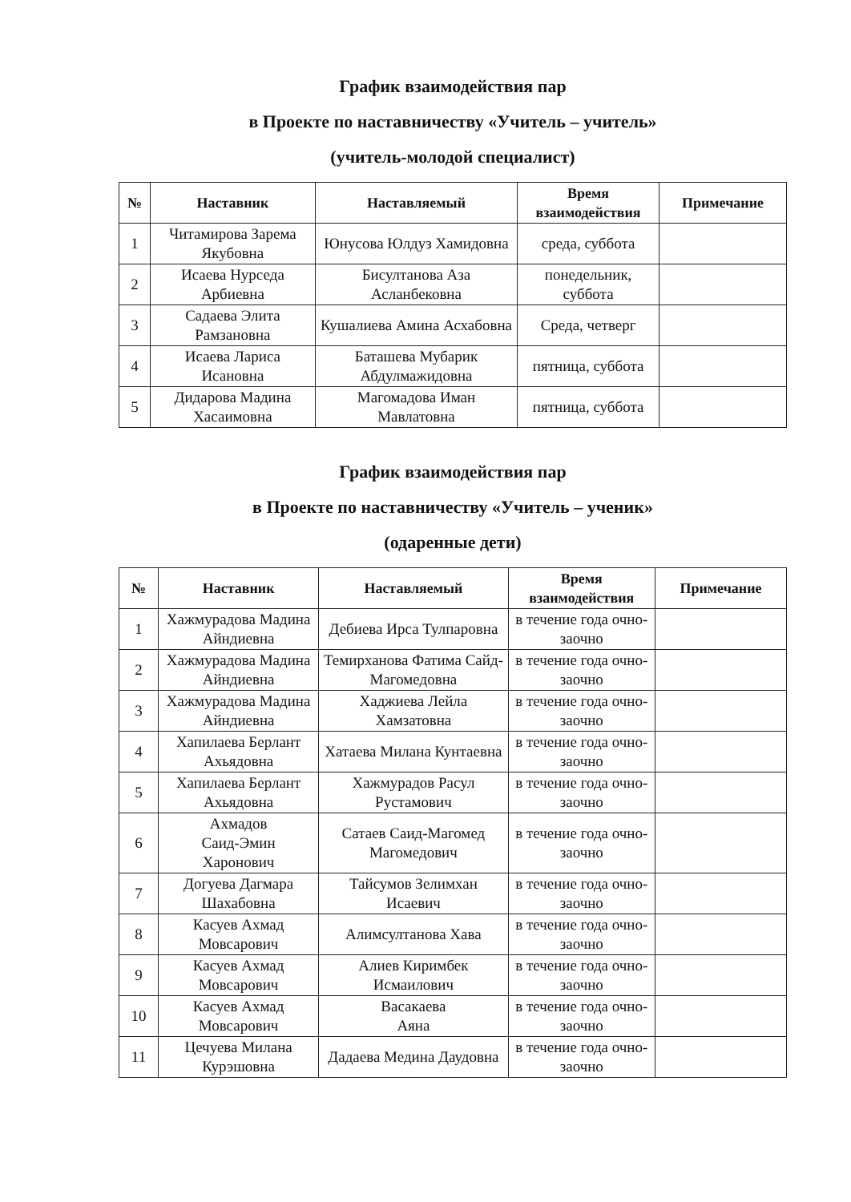График взаимодействия пар
в Проекте по наставничеству «Учитель – учитель»
(учитель-молодой специалист)
| № | Наставник | Наставляемый | Время взаимодействия | Примечание |
| --- | --- | --- | --- | --- |
| 1 | Читамирова Зарема Якубовна | Юнусова Юлдуз Хамидовна | среда, суббота | |
| 2 | Исаева Нурседа Арбиевна | Бисултанова Аза Асланбековна | понедельник, суббота | |
| 3 | Садаева Элита Рамзановна | Кушалиева Амина Асхабовна | Среда, четверг | |
| 4 | Исаева Лариса Исановна | Баташева Мубарик Абдулмажидовна | пятница, суббота | |
| 5 | Дидарова Мадина Хасаимовна | Магомадова Иман Мавлатовна | пятница, суббота | |
График взаимодействия пар
в Проекте по наставничеству «Учитель – ученик»
(одаренные дети)
| № | Наставник | Наставляемый | Время взаимодействия | Примечание |
| --- | --- | --- | --- | --- |
| 1 | Хажмурадова Мадина Айндиевна | Дебиева Ирса Тулпаровна | в течение года очно-заочно | |
| 2 | Хажмурадова Мадина Айндиевна | Темирханова Фатима Сайд-Магомедовна | в течение года очно-заочно | |
| 3 | Хажмурадова Мадина Айндиевна | Хаджиева Лейла Хамзатовна | в течение года очно-заочно | |
| 4 | Хапилаева Берлант Ахьядовна | Хатаева Милана Кунтаевна | в течение года очно-заочно | |
| 5 | Хапилаева Берлант Ахьядовна | Хажмурадов Расул Рустамович | в течение года очно-заочно | |
| 6 | Ахмадов Саид-Эмин Харонович | Сатаев Саид-Магомед Магомедович | в течение года очно-заочно | |
| 7 | Догуева Дагмара Шахабовна | Тайсумов Зелимхан Исаевич | в течение года очно-заочно | |
| 8 | Касуев Ахмад Мовсарович | Алимсултанова Хава | в течение года очно-заочно | |
| 9 | Касуев Ахмад Мовсарович | Алиев Киримбек Исмаилович | в течение года очно-заочно | |
| 10 | Касуев Ахмад Мовсарович | Васакаева Аяна | в течение года очно-заочно | |
| 11 | Цечуева Милана Курэшовна | Дадаева Медина Даудовна | в течение года очно-заочно | |